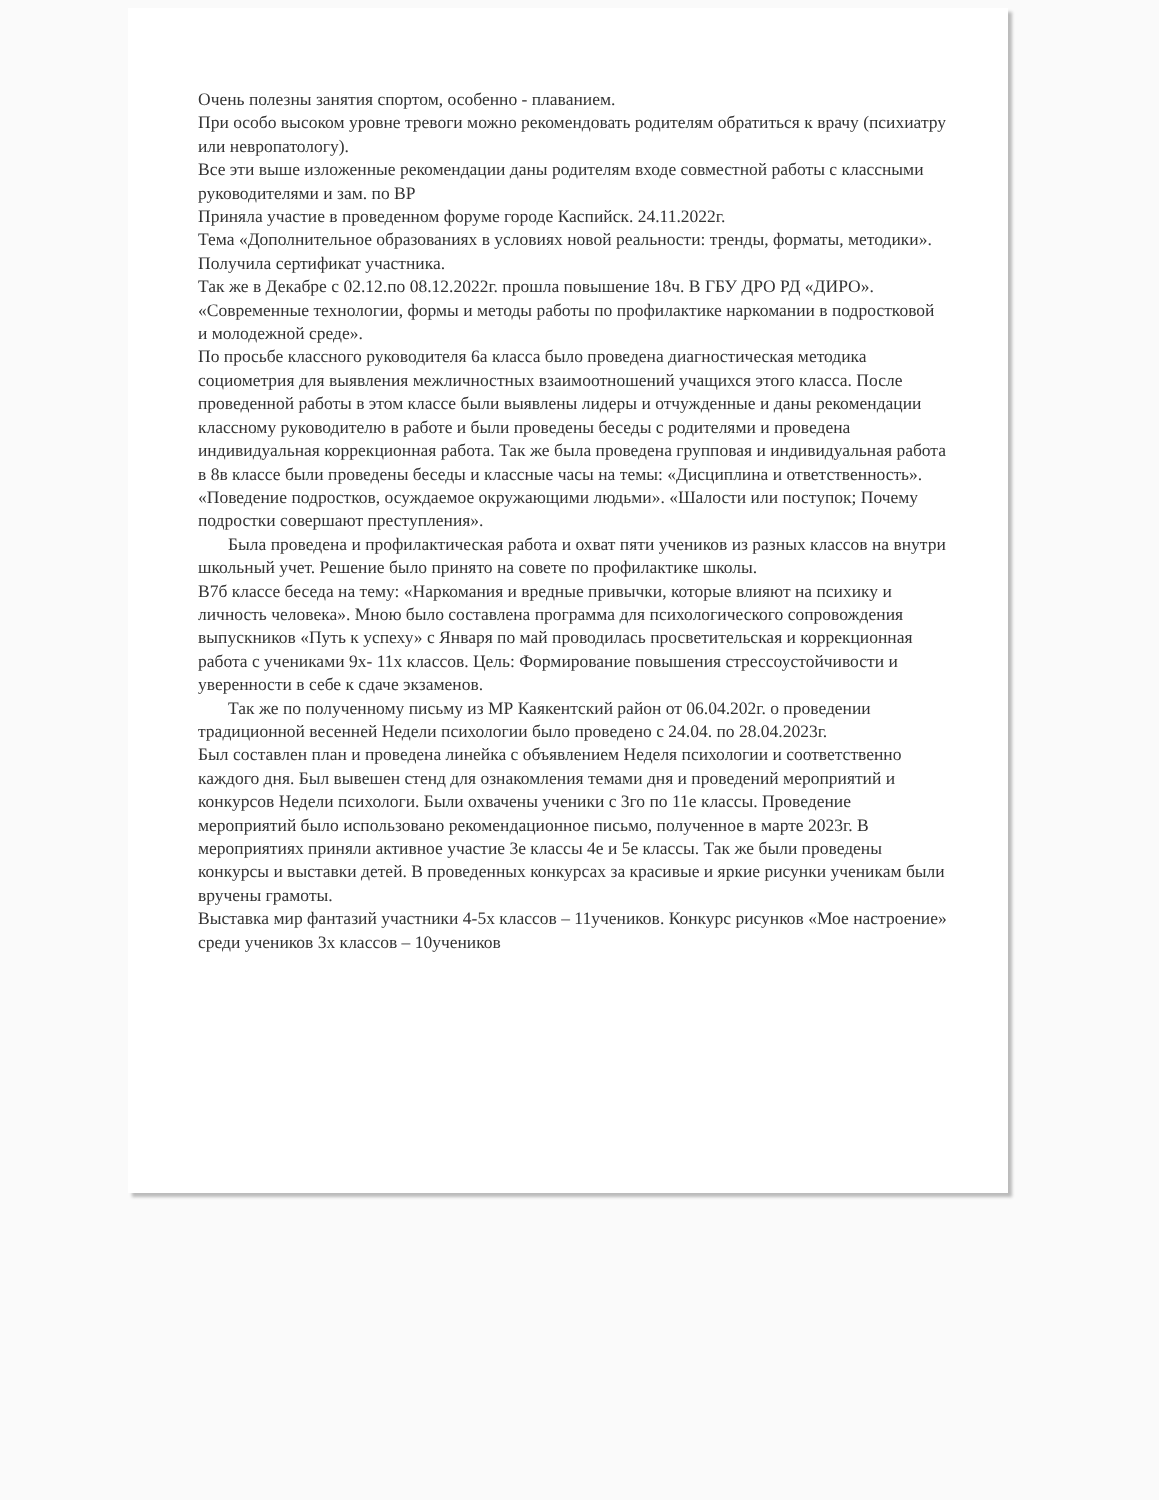Очень полезны занятия спортом, особенно - плаванием.
При особо высоком уровне тревоги можно рекомендовать родителям обратиться к врачу (психиатру или невропатологу).
Все эти выше изложенные рекомендации даны родителям входе совместной работы с классными руководителями и зам. по ВР
Приняла участие в проведенном форуме городе Каспийск. 24.11.2022г.
Тема «Дополнительное образованиях в условиях новой реальности: тренды, форматы, методики». Получила сертификат участника.
Так же в Декабре с 02.12.по 08.12.2022г. прошла повышение 18ч. В ГБУ ДРО РД «ДИРО». «Современные технологии, формы и методы работы по профилактике наркомании в подростковой и молодежной среде».
По просьбе классного руководителя 6а класса было проведена диагностическая методика социометрия для выявления межличностных взаимоотношений учащихся этого класса. После проведенной работы в этом классе были выявлены лидеры и отчужденные и даны рекомендации классному руководителю в работе и были проведены беседы с родителями и проведена индивидуальная коррекционная работа. Так же была проведена групповая и индивидуальная работа в 8в классе были проведены беседы и классные часы на темы: «Дисциплина и ответственность». «Поведение подростков, осуждаемое окружающими людьми». «Шалости или поступок; Почему подростки совершают преступления».
Была проведена и профилактическая работа и охват пяти учеников из разных классов на внутри школьный учет. Решение было принято на совете по профилактике школы.
В7б классе беседа на тему: «Наркомания и вредные привычки, которые влияют на психику и личность человека». Мною было составлена программа для психологического сопровождения выпускников «Путь к успеху» с Января по май проводилась просветительская и коррекционная работа с учениками 9х- 11х классов. Цель: Формирование повышения стрессоустойчивости и уверенности в себе к сдаче экзаменов.
Так же по полученному письму из МР Каякентский район от 06.04.202г. о проведении традиционной весенней Недели психологии было проведено с 24.04. по 28.04.2023г.
Был составлен план и проведена линейка с объявлением Неделя психологии и соответственно каждого дня. Был вывешен стенд для ознакомления темами дня и проведений мероприятий и конкурсов Недели психологи. Были охвачены ученики с 3го по 11е классы. Проведение мероприятий было использовано рекомендационное письмо, полученное в марте 2023г. В мероприятиях приняли активное участие 3е классы 4е и 5е классы. Так же были проведены конкурсы и выставки детей. В проведенных конкурсах за красивые и яркие рисунки ученикам были вручены грамоты.
Выставка мир фантазий участники 4-5х классов – 11учеников. Конкурс рисунков «Мое настроение» среди учеников 3х классов – 10учеников